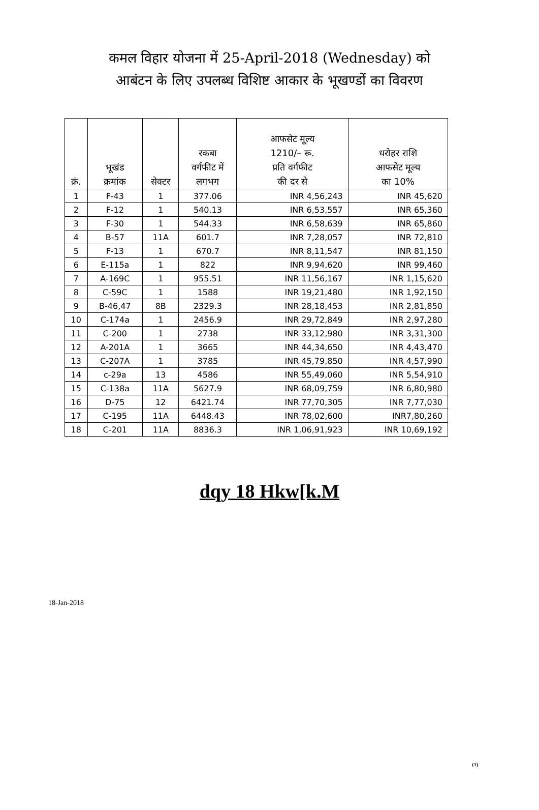कमल विहार योजना में 25-April-2018 (Wednesday) को
आबंटन के लिए उपलब्ध विशिष्ट आकार के भूखण्डों का विवरण
| क्रं. | भूखंड क्रमांक | सेक्टर | रकबा वर्गफीट में लगभग | आफसेट मूल्य 1210/– रू. प्रति वर्गफीट की दर से | धरोहर राशि आफसेट मूल्य का 10% |
| --- | --- | --- | --- | --- | --- |
| 1 | F-43 | 1 | 377.06 | INR 4,56,243 | INR 45,620 |
| 2 | F-12 | 1 | 540.13 | INR 6,53,557 | INR 65,360 |
| 3 | F-30 | 1 | 544.33 | INR 6,58,639 | INR 65,860 |
| 4 | B-57 | 11A | 601.7 | INR 7,28,057 | INR 72,810 |
| 5 | F-13 | 1 | 670.7 | INR 8,11,547 | INR 81,150 |
| 6 | E-115a | 1 | 822 | INR 9,94,620 | INR 99,460 |
| 7 | A-169C | 1 | 955.51 | INR 11,56,167 | INR 1,15,620 |
| 8 | C-59C | 1 | 1588 | INR 19,21,480 | INR 1,92,150 |
| 9 | B-46,47 | 8B | 2329.3 | INR 28,18,453 | INR 2,81,850 |
| 10 | C-174a | 1 | 2456.9 | INR 29,72,849 | INR 2,97,280 |
| 11 | C-200 | 1 | 2738 | INR 33,12,980 | INR 3,31,300 |
| 12 | A-201A | 1 | 3665 | INR 44,34,650 | INR 4,43,470 |
| 13 | C-207A | 1 | 3785 | INR 45,79,850 | INR 4,57,990 |
| 14 | c-29a | 13 | 4586 | INR 55,49,060 | INR 5,54,910 |
| 15 | C-138a | 11A | 5627.9 | INR 68,09,759 | INR 6,80,980 |
| 16 | D-75 | 12 | 6421.74 | INR 77,70,305 | INR 7,77,030 |
| 17 | C-195 | 11A | 6448.43 | INR 78,02,600 | INR7,80,260 |
| 18 | C-201 | 11A | 8836.3 | INR 1,06,91,923 | INR 10,69,192 |
dqy 18 Hkw[k.M
18-Jan-2018
(1)